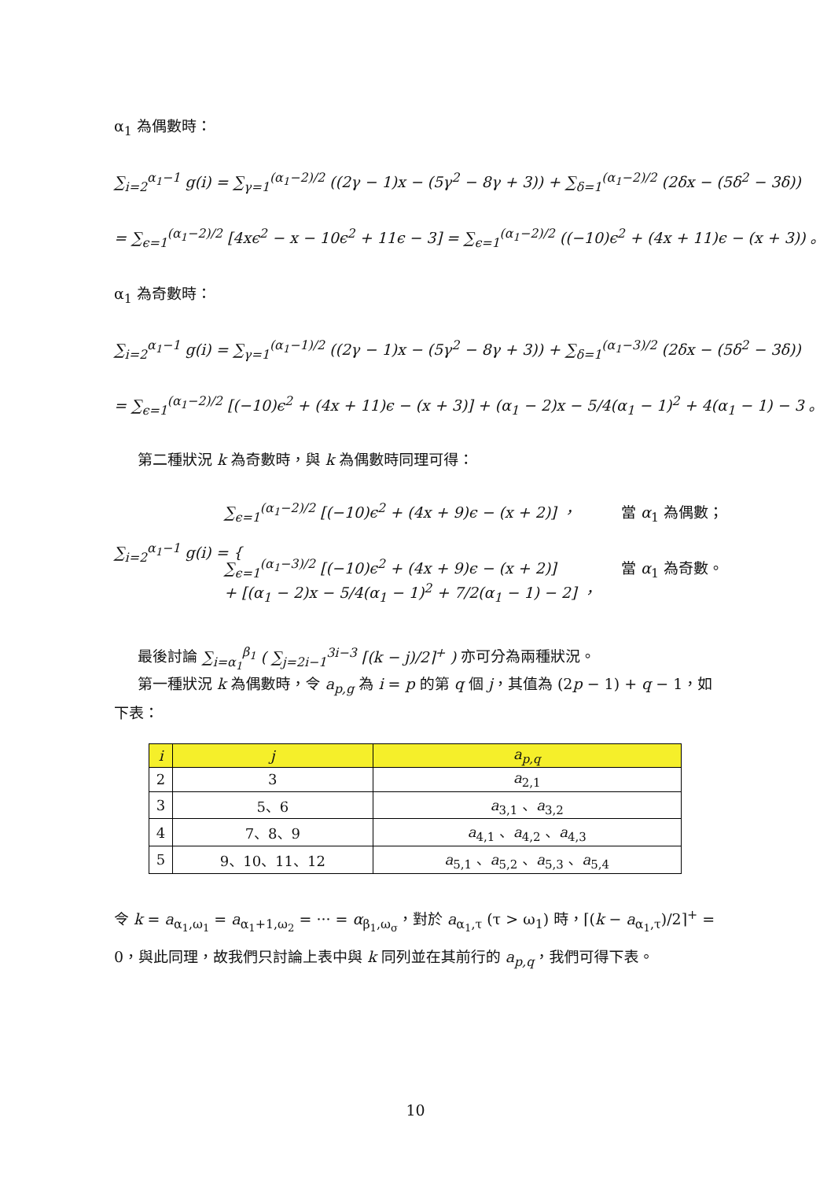α<sub>1</sub> 為偶數時：
∑<sub>i=2</sub><sup>α<sub>1</sub>−1</sup> g(i) = ∑<sub>γ=1</sub><sup>(α<sub>1</sub>−2)/2</sup> ((2γ − 1)x − (5γ<sup>2</sup> − 8γ + 3)) + ∑<sub>δ=1</sub><sup>(α<sub>1</sub>−2)/2</sup> (2δx − (5δ<sup>2</sup> − 3δ))
= ∑<sub>ϵ=1</sub><sup>(α<sub>1</sub>−2)/2</sup> [4xϵ<sup>2</sup> − x − 10ϵ<sup>2</sup> + 11ϵ − 3] = ∑<sub>ϵ=1</sub><sup>(α<sub>1</sub>−2)/2</sup> ((−10)ϵ<sup>2</sup> + (4x + 11)ϵ − (x + 3)) 。
α<sub>1</sub> 為奇數時：
∑<sub>i=2</sub><sup>α<sub>1</sub>−1</sup> g(i) = ∑<sub>γ=1</sub><sup>(α<sub>1</sub>−1)/2</sup> ((2γ − 1)x − (5γ<sup>2</sup> − 8γ + 3)) + ∑<sub>δ=1</sub><sup>(α<sub>1</sub>−3)/2</sup> (2δx − (5δ<sup>2</sup> − 3δ))
= ∑<sub>ϵ=1</sub><sup>(α<sub>1</sub>−2)/2</sup> [(−10)ϵ<sup>2</sup> + (4x + 11)ϵ − (x + 3)] + (α<sub>1</sub> − 2)x − 5/4(α<sub>1</sub> − 1)<sup>2</sup> + 4(α<sub>1</sub> − 1) − 3 。
第二種狀況 k 為奇數時，與 k 為偶數時同理可得：
∑<sub>i=2</sub><sup>α<sub>1</sub>−1</sup> g(i) = {
∑<sub>ϵ=1</sub><sup>(α<sub>1</sub>−2)/2</sup> [(−10)ϵ<sup>2</sup> + (4x + 9)ϵ − (x + 2)] ， 當 α<sub>1</sub> 為偶數；
∑<sub>ϵ=1</sub><sup>(α<sub>1</sub>−3)/2</sup> [(−10)ϵ<sup>2</sup> + (4x + 9)ϵ − (x + 2)]
+ [(α<sub>1</sub> − 2)x − 5/4(α<sub>1</sub> − 1)<sup>2</sup> + 7/2(α<sub>1</sub> − 1) − 2] ， 當 α<sub>1</sub> 為奇數。
最後討論 ∑<sub>i=α<sub>1</sub></sub><sup>β<sub>1</sub></sup> ( ∑<sub>j=2i−1</sub><sup>3i−3</sup> ⌈(k − j)/2⌉<sup>+</sup> ) 亦可分為兩種狀況。
第一種狀況 k 為偶數時，令 a<sub>p,g</sub> 為 i = p 的第 q 個 j，其值為 (2p − 1) + q − 1，如下表：
| i | j | a<sub>p,q</sub> |
| --- | --- | --- |
| 2 | 3 | a<sub>2,1</sub> |
| 3 | 5、6 | a<sub>3,1</sub> 、 a<sub>3,2</sub> |
| 4 | 7、8、9 | a<sub>4,1</sub> 、 a<sub>4,2</sub> 、 a<sub>4,3</sub> |
| 5 | 9、10、11、12 | a<sub>5,1</sub> 、 a<sub>5,2</sub> 、 a<sub>5,3</sub> 、 a<sub>5,4</sub> |
令 k = a<sub>α<sub>1</sub>,ω<sub>1</sub></sub> = a<sub>α<sub>1</sub>+1,ω<sub>2</sub></sub> = ··· = α<sub>β<sub>1</sub>,ω<sub>σ</sub></sub>，對於 a<sub>α<sub>1</sub>,τ</sub> (τ > ω<sub>1</sub>) 時，⌈(k − a<sub>α<sub>1</sub>,τ</sub>)/2⌉<sup>+</sup> = 0，與此同理，故我們只討論上表中與 k 同列並在其前行的 a<sub>p,q</sub>，我們可得下表。
10